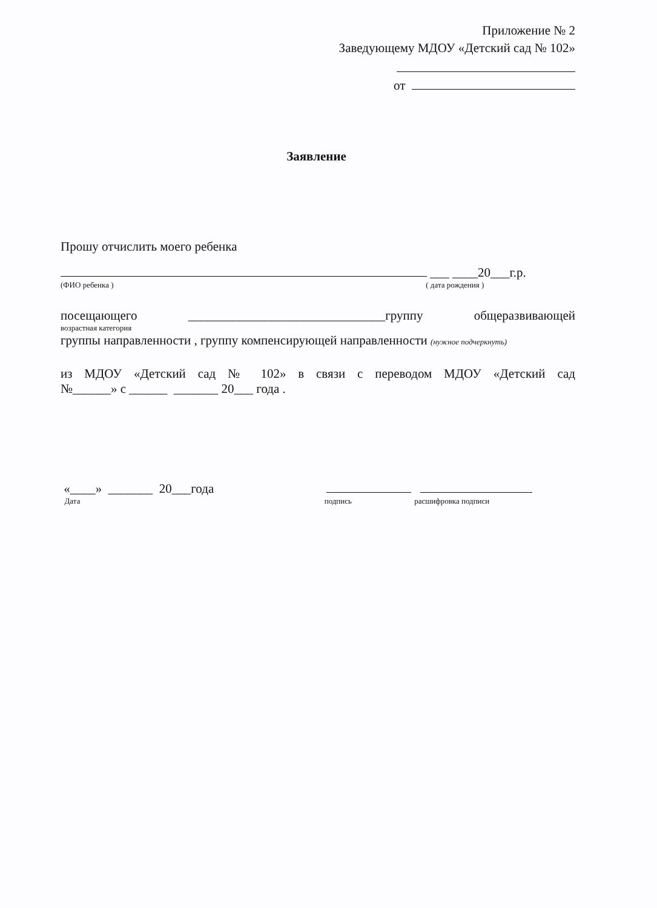Приложение № 2
Заведующему МДОУ «Детский сад № 102»
от
Заявление
Прошу отчислить моего ребенка
___ ____20___г.р.
(ФИО ребенка ) ( дата рождения )
посещающего _______________________________группу общеразвивающей
возрастная категория
группы направленности , группу компенсирующей направленности (нужное подчеркнуть)
из МДОУ «Детский сад № 102» в связи с переводом МДОУ «Детский сад
№______» с ______ _______ 20___ года .
«____» _______ 20___года
Дата подпись расшифровка подписи